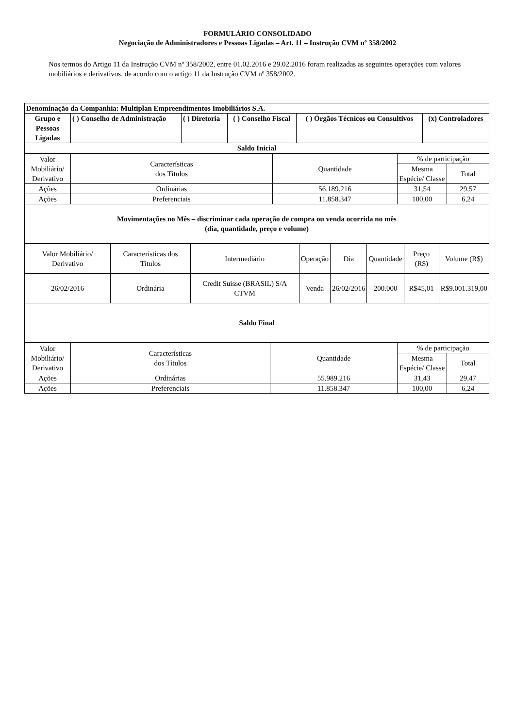FORMULÁRIO CONSOLIDADO
Negociação de Administradores e Pessoas Ligadas – Art. 11 – Instrução CVM nº 358/2002
Nos termos do Artigo 11 da Instrução CVM nº 358/2002, entre 01.02.2016 e 29.02.2016 foram realizadas as seguintes operações com valores mobiliários e derivativos, de acordo com o artigo 11 da Instrução CVM nº 358/2002.
| Denominação da Companhia: Multiplan Empreendimentos Imobiliários S.A. | | | | | |
| --- | --- | --- | --- | --- | --- |
| Grupo e Pessoas Ligadas | ( ) Conselho de Administração | ( ) Diretoria | ( ) Conselho Fiscal | ( ) Órgãos Técnicos ou Consultivos | (x) Controladores |
| Saldo Inicial | | | | | |
| Valor Mobiliário/ Derivativo | Características dos Títulos | Quantidade | % de participação | |
| | | | Mesma Espécie/ Classe | Total |
| Ações | Ordinárias | 56.189.216 | 31,54 | 29,57 |
| Ações | Preferenciais | 11.858.347 | 100,00 | 6,24 |
| Movimentações no Mês – discriminar cada operação de compra ou venda ocorrida no mês (dia, quantidade, preço e volume) | | | | |
| Valor Mobiliário/ Derivativo | Características dos Títulos | Intermediário | Operação | Dia | Quantidade | Preço (R$) | Volume (R$) |
| 26/02/2016 | Ordinária | Credit Suisse (BRASIL) S/A CTVM | Venda | 26/02/2016 | 200.000 | R$45,01 | R$9.001.319,00 |
| Saldo Final | | | | | | | |
| Valor Mobiliário/ Derivativo | Características dos Títulos | Quantidade | % de participação | |
| | | | Mesma Espécie/ Classe | Total |
| Ações | Ordinárias | 55.989.216 | 31,43 | 29,47 |
| Ações | Preferenciais | 11.858.347 | 100,00 | 6,24 |